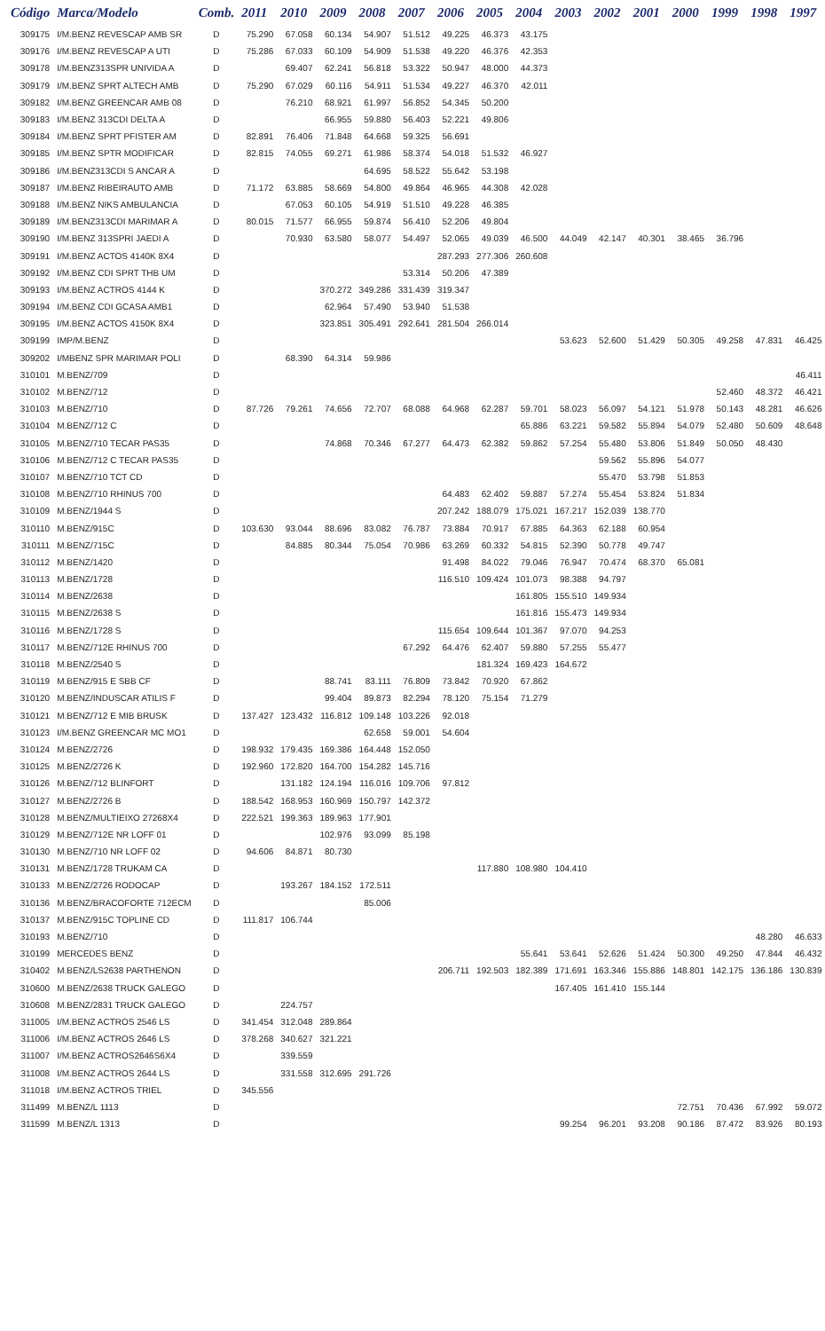| Código | Marca/Modelo | Comb. | 2011 | 2010 | 2009 | 2008 | 2007 | 2006 | 2005 | 2004 | 2003 | 2002 | 2001 | 2000 | 1999 | 1998 | 1997 |
| --- | --- | --- | --- | --- | --- | --- | --- | --- | --- | --- | --- | --- | --- | --- | --- | --- | --- |
| 309175 | I/M.BENZ REVESCAP AMB SR | D | 75.290 | 67.058 | 60.134 | 54.907 | 51.512 | 49.225 | 46.373 | 43.175 | | | | | | | |
| 309176 | I/M.BENZ REVESCAP A UTI | D | 75.286 | 67.033 | 60.109 | 54.909 | 51.538 | 49.220 | 46.376 | 42.353 | | | | | | | |
| 309178 | I/M.BENZ313SPR UNIVIDA A | D | | 69.407 | 62.241 | 56.818 | 53.322 | 50.947 | 48.000 | 44.373 | | | | | | | |
| 309179 | I/M.BENZ SPRT ALTECH AMB | D | 75.290 | 67.029 | 60.116 | 54.911 | 51.534 | 49.227 | 46.370 | 42.011 | | | | | | | |
| 309182 | I/M.BENZ GREENCAR AMB 08 | D | | 76.210 | 68.921 | 61.997 | 56.852 | 54.345 | 50.200 | | | | | | | | |
| 309183 | I/M.BENZ 313CDI DELTA A | D | | | 66.955 | 59.880 | 56.403 | 52.221 | 49.806 | | | | | | | | |
| 309184 | I/M.BENZ SPRT PFISTER AM | D | 82.891 | 76.406 | 71.848 | 64.668 | 59.325 | 56.691 | | | | | | | | | |
| 309185 | I/M.BENZ SPTR MODIFICAR | D | 82.815 | 74.055 | 69.271 | 61.986 | 58.374 | 54.018 | 51.532 | 46.927 | | | | | | | |
| 309186 | I/M.BENZ313CDI S ANCAR A | D | | | | 64.695 | 58.522 | 55.642 | 53.198 | | | | | | | | |
| 309187 | I/M.BENZ RIBEIRAUTO AMB | D | 71.172 | 63.885 | 58.669 | 54.800 | 49.864 | 46.965 | 44.308 | 42.028 | | | | | | | |
| 309188 | I/M.BENZ NIKS AMBULANCIA | D | | 67.053 | 60.105 | 54.919 | 51.510 | 49.228 | 46.385 | | | | | | | | |
| 309189 | I/M.BENZ313CDI MARIMAR A | D | 80.015 | 71.577 | 66.955 | 59.874 | 56.410 | 52.206 | 49.804 | | | | | | | | |
| 309190 | I/M.BENZ 313SPRI JAEDI A | D | | 70.930 | 63.580 | 58.077 | 54.497 | 52.065 | 49.039 | 46.500 | 44.049 | 42.147 | 40.301 | 38.465 | 36.796 | | |
| 309191 | I/M.BENZ ACTOS 4140K 8X4 | D | | | | | | 287.293 | 277.306 | 260.608 | | | | | | | |
| 309192 | I/M.BENZ CDI SPRT THB UM | D | | | | | 53.314 | 50.206 | 47.389 | | | | | | | | |
| 309193 | I/M.BENZ ACTROS 4144 K | D | | | 370.272 | 349.286 | 331.439 | 319.347 | | | | | | | | | |
| 309194 | I/M.BENZ CDI GCASA AMB1 | D | | | 62.964 | 57.490 | 53.940 | 51.538 | | | | | | | | | |
| 309195 | I/M.BENZ ACTOS 4150K 8X4 | D | | | 323.851 | 305.491 | 292.641 | 281.504 | 266.014 | | | | | | | | |
| 309199 | IMP/M.BENZ | D | | | | | | | | | 53.623 | 52.600 | 51.429 | 50.305 | 49.258 | 47.831 | 46.425 |
| 309202 | I/MBENZ SPR MARIMAR POLI | D | | 68.390 | 64.314 | 59.986 | | | | | | | | | | | |
| 310101 | M.BENZ/709 | D | | | | | | | | | | | | | | | 46.411 |
| 310102 | M.BENZ/712 | D | | | | | | | | | | | | | 52.460 | 48.372 | 46.421 |
| 310103 | M.BENZ/710 | D | 87.726 | 79.261 | 74.656 | 72.707 | 68.088 | 64.968 | 62.287 | 59.701 | 58.023 | 56.097 | 54.121 | 51.978 | 50.143 | 48.281 | 46.626 |
| 310104 | M.BENZ/712 C | D | | | | | | | | 65.886 | 63.221 | 59.582 | 55.894 | 54.079 | 52.480 | 50.609 | 48.648 |
| 310105 | M.BENZ/710 TECAR PAS35 | D | | | 74.868 | 70.346 | 67.277 | 64.473 | 62.382 | 59.862 | 57.254 | 55.480 | 53.806 | 51.849 | 50.050 | 48.430 | |
| 310106 | M.BENZ/712 C TECAR PAS35 | D | | | | | | | | | | 59.562 | 55.896 | 54.077 | | | |
| 310107 | M.BENZ/710 TCT CD | D | | | | | | | | | | 55.470 | 53.798 | 51.853 | | | |
| 310108 | M.BENZ/710 RHINUS 700 | D | | | | | | 64.483 | 62.402 | 59.887 | 57.274 | 55.454 | 53.824 | 51.834 | | | |
| 310109 | M.BENZ/1944 S | D | | | | | | 207.242 | 188.079 | 175.021 | 167.217 | 152.039 | 138.770 | | | | |
| 310110 | M.BENZ/915C | D | 103.630 | 93.044 | 88.696 | 83.082 | 76.787 | 73.884 | 70.917 | 67.885 | 64.363 | 62.188 | 60.954 | | | | |
| 310111 | M.BENZ/715C | D | | 84.885 | 80.344 | 75.054 | 70.986 | 63.269 | 60.332 | 54.815 | 52.390 | 50.778 | 49.747 | | | | |
| 310112 | M.BENZ/1420 | D | | | | | | 91.498 | 84.022 | 79.046 | 76.947 | 70.474 | 68.370 | 65.081 | | | |
| 310113 | M.BENZ/1728 | D | | | | | | 116.510 | 109.424 | 101.073 | 98.388 | 94.797 | | | | | |
| 310114 | M.BENZ/2638 | D | | | | | | | | 161.805 | 155.510 | 149.934 | | | | | |
| 310115 | M.BENZ/2638 S | D | | | | | | | | 161.816 | 155.473 | 149.934 | | | | | |
| 310116 | M.BENZ/1728 S | D | | | | | | 115.654 | 109.644 | 101.367 | 97.070 | 94.253 | | | | | |
| 310117 | M.BENZ/712E RHINUS 700 | D | | | | | 67.292 | 64.476 | 62.407 | 59.880 | 57.255 | 55.477 | | | | | |
| 310118 | M.BENZ/2540 S | D | | | | | | | 181.324 | 169.423 | 164.672 | | | | | | |
| 310119 | M.BENZ/915 E SBB CF | D | | | 88.741 | 83.111 | 76.809 | 73.842 | 70.920 | 67.862 | | | | | | | |
| 310120 | M.BENZ/INDUSCAR ATILIS F | D | | | 99.404 | 89.873 | 82.294 | 78.120 | 75.154 | 71.279 | | | | | | | |
| 310121 | M.BENZ/712 E MIB BRUSK | D | 137.427 | 123.432 | 116.812 | 109.148 | 103.226 | 92.018 | | | | | | | | | |
| 310123 | I/M.BENZ GREENCAR MC MO1 | D | | | | 62.658 | 59.001 | 54.604 | | | | | | | | | |
| 310124 | M.BENZ/2726 | D | 198.932 | 179.435 | 169.386 | 164.448 | 152.050 | | | | | | | | | | |
| 310125 | M.BENZ/2726 K | D | 192.960 | 172.820 | 164.700 | 154.282 | 145.716 | | | | | | | | | | |
| 310126 | M.BENZ/712 BLINFORT | D | | 131.182 | 124.194 | 116.016 | 109.706 | 97.812 | | | | | | | | | |
| 310127 | M.BENZ/2726 B | D | 188.542 | 168.953 | 160.969 | 150.797 | 142.372 | | | | | | | | | | |
| 310128 | M.BENZ/MULTIEIXO 27268X4 | D | 222.521 | 199.363 | 189.963 | 177.901 | | | | | | | | | | | |
| 310129 | M.BENZ/712E NR LOFF 01 | D | | | 102.976 | 93.099 | 85.198 | | | | | | | | | | |
| 310130 | M.BENZ/710 NR LOFF 02 | D | 94.606 | 84.871 | 80.730 | | | | | | | | | | | | |
| 310131 | M.BENZ/1728 TRUKAM CA | D | | | | | | | 117.880 | 108.980 | 104.410 | | | | | | |
| 310133 | M.BENZ/2726 RODOCAP | D | | 193.267 | 184.152 | 172.511 | | | | | | | | | | | |
| 310136 | M.BENZ/BRACOFORTE 712ECM | D | | | | 85.006 | | | | | | | | | | | |
| 310137 | M.BENZ/915C TOPLINE CD | D | 111.817 | 106.744 | | | | | | | | | | | | | |
| 310193 | M.BENZ/710 | D | | | | | | | | | | | | | | 48.280 | 46.633 |
| 310199 | MERCEDES BENZ | D | | | | | | | | 55.641 | 53.641 | 52.626 | 51.424 | 50.300 | 49.250 | 47.844 | 46.432 |
| 310402 | M.BENZ/LS2638 PARTHENON | D | | | | | | 206.711 | 192.503 | 182.389 | 171.691 | 163.346 | 155.886 | 148.801 | 142.175 | 136.186 | 130.839 |
| 310600 | M.BENZ/2638 TRUCK GALEGO | D | | | | | | | | | 167.405 | 161.410 | 155.144 | | | | |
| 310608 | M.BENZ/2831 TRUCK GALEGO | D | | 224.757 | | | | | | | | | | | | | |
| 311005 | I/M.BENZ ACTROS 2546 LS | D | 341.454 | 312.048 | 289.864 | | | | | | | | | | | | |
| 311006 | I/M.BENZ ACTROS 2646 LS | D | 378.268 | 340.627 | 321.221 | | | | | | | | | | | | |
| 311007 | I/M.BENZ ACTROS2646S6X4 | D | | 339.559 | | | | | | | | | | | | | |
| 311008 | I/M.BENZ ACTROS 2644 LS | D | | 331.558 | 312.695 | 291.726 | | | | | | | | | | | |
| 311018 | I/M.BENZ ACTROS TRIEL | D | 345.556 | | | | | | | | | | | | | | |
| 311499 | M.BENZ/L 1113 | D | | | | | | | | | | | | 72.751 | 70.436 | 67.992 | 59.072 |
| 311599 | M.BENZ/L 1313 | D | | | | | | | | | 99.254 | 96.201 | 93.208 | 90.186 | 87.472 | 83.926 | 80.193 |